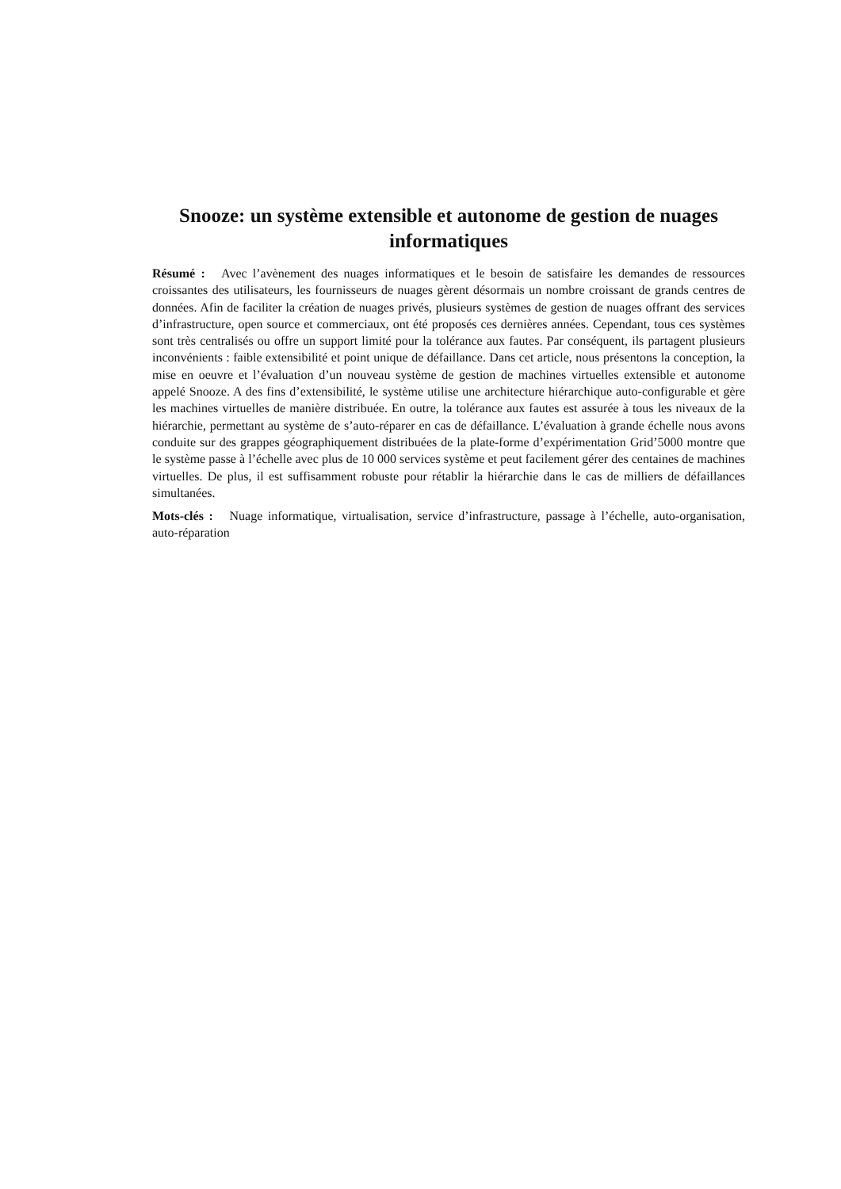Snooze: un système extensible et autonome de gestion de nuages informatiques
Résumé : Avec l’avènement des nuages informatiques et le besoin de satisfaire les demandes de ressources croissantes des utilisateurs, les fournisseurs de nuages gèrent désormais un nombre croissant de grands centres de données. Afin de faciliter la création de nuages privés, plusieurs systèmes de gestion de nuages offrant des services d’infrastructure, open source et commerciaux, ont été proposés ces dernières années. Cependant, tous ces systèmes sont très centralisés ou offre un support limité pour la tolérance aux fautes. Par conséquent, ils partagent plusieurs inconvénients : faible extensibilité et point unique de défaillance. Dans cet article, nous présentons la conception, la mise en oeuvre et l’évaluation d’un nouveau système de gestion de machines virtuelles extensible et autonome appelé Snooze. A des fins d’extensibilité, le système utilise une architecture hiérarchique auto-configurable et gère les machines virtuelles de manière distribuée. En outre, la tolérance aux fautes est assurée à tous les niveaux de la hiérarchie, permettant au système de s’auto-réparer en cas de défaillance. L’évaluation à grande échelle nous avons conduite sur des grappes géographiquement distribuées de la plate-forme d’expérimentation Grid’5000 montre que le système passe à l’échelle avec plus de 10 000 services système et peut facilement gérer des centaines de machines virtuelles. De plus, il est suffisamment robuste pour rétablir la hiérarchie dans le cas de milliers de défaillances simultanées.
Mots-clés : Nuage informatique, virtualisation, service d’infrastructure, passage à l’échelle, auto-organisation, auto-réparation